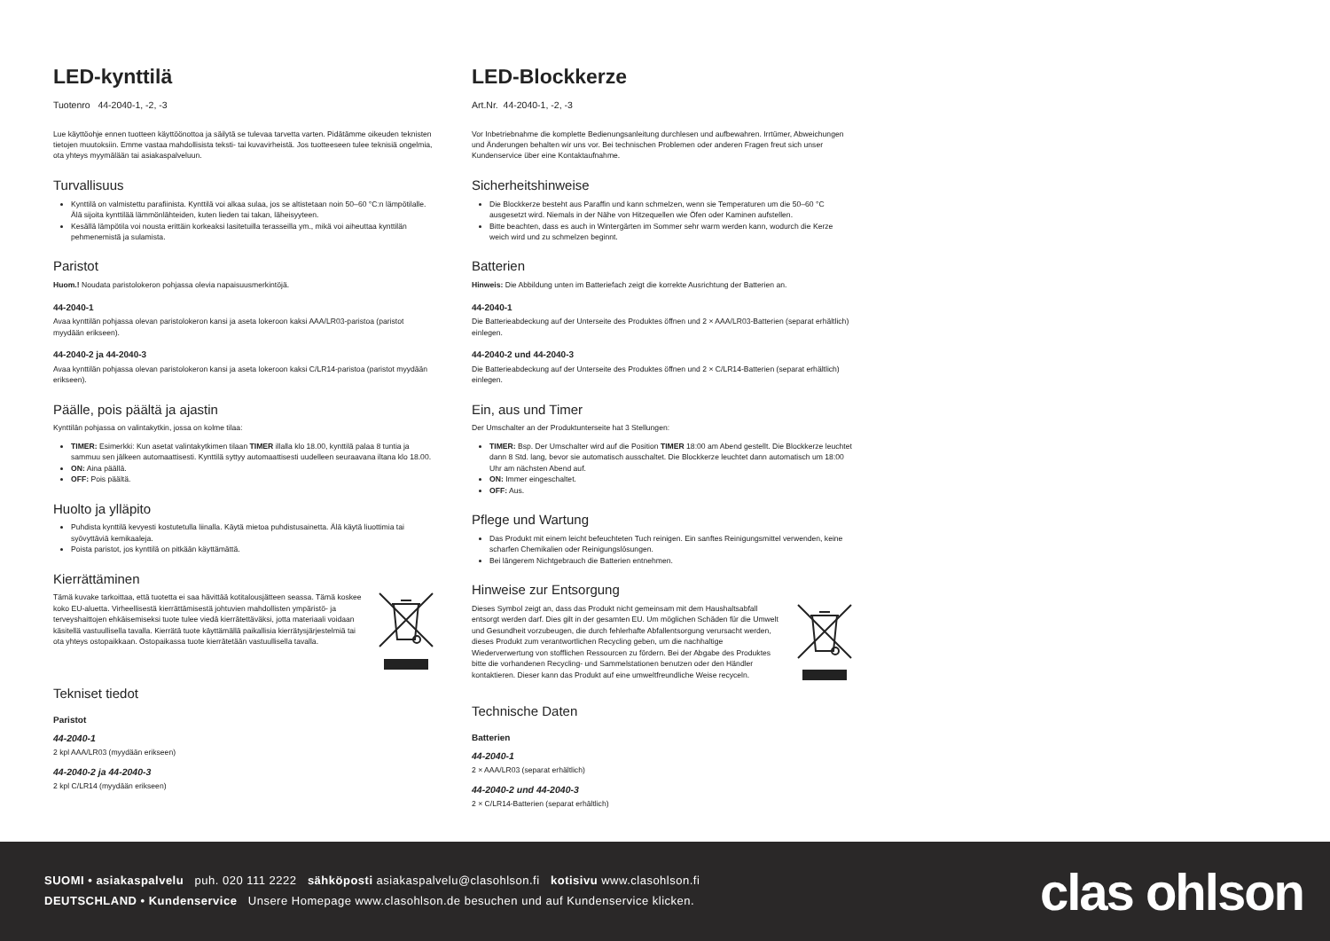LED-kynttilä
Tuotenro 44-2040-1, -2, -3
Lue käyttöohje ennen tuotteen käyttöönottoa ja säilytä se tulevaa tarvetta varten. Pidätämme oikeuden teknisten tietojen muutoksiin. Emme vastaa mahdollisista teksti- tai kuvavirheistä. Jos tuotteeseen tulee teknisiä ongelmia, ota yhteys myymälään tai asiakaspalveluun.
Turvallisuus
Kynttilä on valmistettu parafiinista. Kynttilä voi alkaa sulaa, jos se altistetaan noin 50–60 °C:n lämpötilalle. Älä sijoita kynttilää lämmönlähteiden, kuten lieden tai takan, läheisyyteen.
Kesällä lämpötila voi nousta erittäin korkeaksi lasitetuilla terasseilla ym., mikä voi aiheuttaa kynttilän pehmenemistä ja sulamista.
Paristot
Huom.! Noudata paristolokeron pohjassa olevia napaisuusmerkintöjä.
44-2040-1
Avaa kynttilän pohjassa olevan paristolokeron kansi ja aseta lokeroon kaksi AAA/LR03-paristoa (paristot myydään erikseen).
44-2040-2 ja 44-2040-3
Avaa kynttilän pohjassa olevan paristolokeron kansi ja aseta lokeroon kaksi C/LR14-paristoa (paristot myydään erikseen).
Päälle, pois päältä ja ajastin
Kynttilän pohjassa on valintakytkin, jossa on kolme tilaa:
TIMER: Esimerkki: Kun asetat valintakytkimen tilaan TIMER illalla klo 18.00, kynttilä palaa 8 tuntia ja sammuu sen jälkeen automaattisesti. Kynttilä syttyy automaattisesti uudelleen seuraavana iltana klo 18.00.
ON: Aina päällä.
OFF: Pois päältä.
Huolto ja ylläpito
Puhdista kynttilä kevyesti kostutetulla liinalla. Käytä mietoa puhdistusainetta. Älä käytä liuottimia tai syövyttäviä kemikaaleja.
Poista paristot, jos kynttilä on pitkään käyttämättä.
Kierrättäminen
Tämä kuvake tarkoittaa, että tuotetta ei saa hävittää kotitalousjätteen seassa. Tämä koskee koko EU-aluetta. Virheellisestä kierrättämisestä johtuvien mahdollisten ympäristö- ja terveyshaittojen ehkäisemiseksi tuote tulee viedä kierrätettäväksi, jotta materiaali voidaan käsitellä vastuullisella tavalla. Kierrätä tuote käyttämällä paikallisia kierrätysjärjestelmiä tai ota yhteys ostopaikkaan. Ostopaikassa tuote kierrätetään vastuullisella tavalla.
Tekniset tiedot
Paristot
44-2040-1
2 kpl AAA/LR03 (myydään erikseen)
44-2040-2 ja 44-2040-3
2 kpl C/LR14 (myydään erikseen)
LED-Blockkerze
Art.Nr. 44-2040-1, -2, -3
Vor Inbetriebnahme die komplette Bedienungsanleitung durchlesen und aufbewahren. Irrtümer, Abweichungen und Änderungen behalten wir uns vor. Bei technischen Problemen oder anderen Fragen freut sich unser Kundenservice über eine Kontaktaufnahme.
Sicherheitshinweise
Die Blockkerze besteht aus Paraffin und kann schmelzen, wenn sie Temperaturen um die 50–60 °C ausgesetzt wird. Niemals in der Nähe von Hitzequellen wie Öfen oder Kaminen aufstellen.
Bitte beachten, dass es auch in Wintergärten im Sommer sehr warm werden kann, wodurch die Kerze weich wird und zu schmelzen beginnt.
Batterien
Hinweis: Die Abbildung unten im Batteriefach zeigt die korrekte Ausrichtung der Batterien an.
44-2040-1
Die Batterieabdeckung auf der Unterseite des Produktes öffnen und 2 × AAA/LR03-Batterien (separat erhältlich) einlegen.
44-2040-2 und 44-2040-3
Die Batterieabdeckung auf der Unterseite des Produktes öffnen und 2 × C/LR14-Batterien (separat erhältlich) einlegen.
Ein, aus und Timer
Der Umschalter an der Produktunterseite hat 3 Stellungen:
TIMER: Bsp. Der Umschalter wird auf die Position TIMER 18:00 am Abend gestellt. Die Blockkerze leuchtet dann 8 Std. lang, bevor sie automatisch ausschaltet. Die Blockkerze leuchtet dann automatisch um 18:00 Uhr am nächsten Abend auf.
ON: Immer eingeschaltet.
OFF: Aus.
Pflege und Wartung
Das Produkt mit einem leicht befeuchteten Tuch reinigen. Ein sanftes Reinigungsmittel verwenden, keine scharfen Chemikalien oder Reinigungslösungen.
Bei längerem Nichtgebrauch die Batterien entnehmen.
Hinweise zur Entsorgung
Dieses Symbol zeigt an, dass das Produkt nicht gemeinsam mit dem Haushaltsabfall entsorgt werden darf. Dies gilt in der gesamten EU. Um möglichen Schäden für die Umwelt und Gesundheit vorzubeugen, die durch fehlerhafte Abfallentsorgung verursacht werden, dieses Produkt zum verantwortlichen Recycling geben, um die nachhaltige Wiederverwertung von stofflichen Ressourcen zu fördern. Bei der Abgabe des Produktes bitte die vorhandenen Recycling- und Sammelstationen benutzen oder den Händler kontaktieren. Dieser kann das Produkt auf eine umweltfreundliche Weise recyceln.
Technische Daten
Batterien
44-2040-1
2 × AAA/LR03 (separat erhältlich)
44-2040-2 und 44-2040-3
2 × C/LR14-Batterien (separat erhältlich)
SUOMI • asiakaspalvelu puh. 020 111 2222 sähköposti asiakaspalvelu@clasohlson.fi kotisivu www.clasohlson.fi
DEUTSCHLAND • Kundenservice Unsere Homepage www.clasohlson.de besuchen und auf Kundenservice klicken.
clas ohlson